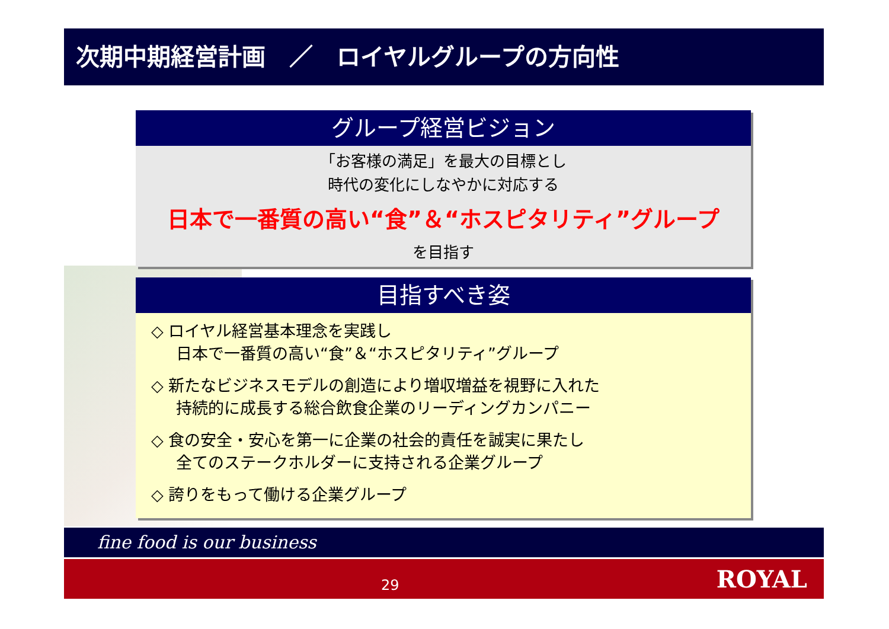次期中期経営計画　／　ロイヤルグループの方向性
グループ経営ビジョン
「お客様の満足」を最大の目標とし
時代の変化にしなやかに対応する
日本で一番質の高い“食”＆“ホスピタリティ”グループ
を目指す
目指すべき姿
◇ ロイヤル経営基本理念を実践し
日本で一番質の高い“食”＆“ホスピタリティ”グループ
◇ 新たなビジネスモデルの創造により増収増益を視野に入れた
持続的に成長する総合飲食企業のリーディングカンパニー
◇ 食の安全・安心を第一に企業の社会的責任を誠実に果たし
全てのステークホルダーに支持される企業グループ
◇ 誇りをもって働ける企業グループ
fine food is our business
29
ROYAL